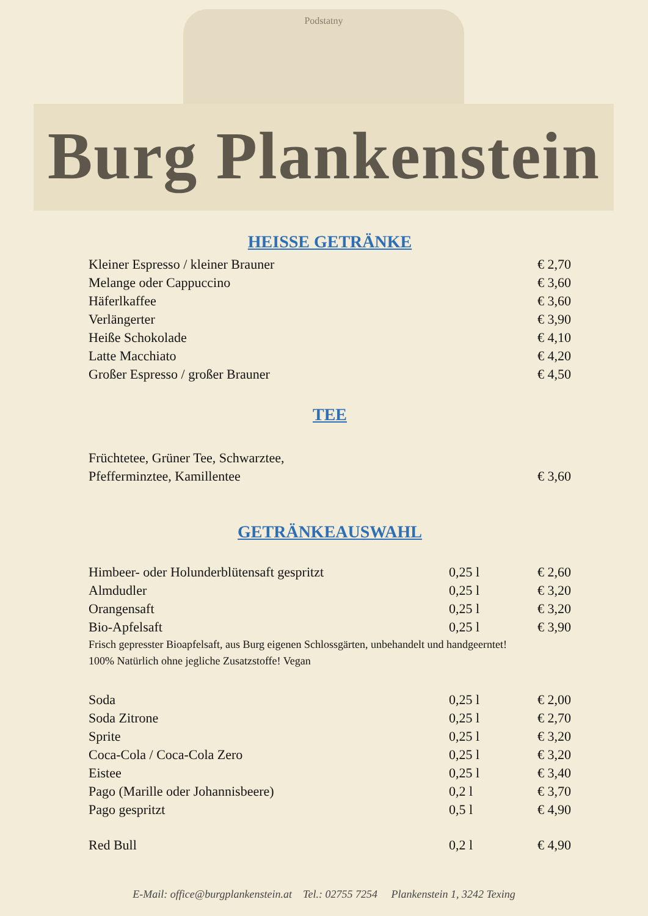Podstatny
Burg Plankenstein
HEISSE GETRÄNKE
| Kleiner Espresso / kleiner Brauner | € 2,70 |
| Melange oder Cappuccino | € 3,60 |
| Häferlkaffee | € 3,60 |
| Verlängerter | € 3,90 |
| Heiße Schokolade | € 4,10 |
| Latte Macchiato | € 4,20 |
| Großer Espresso / großer Brauner | € 4,50 |
TEE
| Früchtetee, Grüner Tee, Schwarztee, | |
| Pfefferminztee, Kamillentee | € 3,60 |
GETRÄNKEAUSWAHL
| Himbeer- oder Holunderblütensaft gespritzt | 0,25 l | € 2,60 |
| Almdudler | 0,25 l | € 3,20 |
| Orangensaft | 0,25 l | € 3,20 |
| Bio-Apfelsaft | 0,25 l | € 3,90 |
Frisch gepresster Bioapfelsaft, aus Burg eigenen Schlossgärten, unbehandelt und handgeerntet!
100% Natürlich ohne jegliche Zusatzstoffe! Vegan
| Soda | 0,25 l | € 2,00 |
| Soda Zitrone | 0,25 l | € 2,70 |
| Sprite | 0,25 l | € 3,20 |
| Coca-Cola / Coca-Cola Zero | 0,25 l | € 3,20 |
| Eistee | 0,25 l | € 3,40 |
| Pago (Marille oder Johannisbeere) | 0,2 l | € 3,70 |
| Pago gespritzt | 0,5 l | € 4,90 |
| Red Bull | 0,2 l | € 4,90 |
E-Mail: office@burgplankenstein.at Tel.: 02755 7254 Plankenstein 1, 3242 Texing